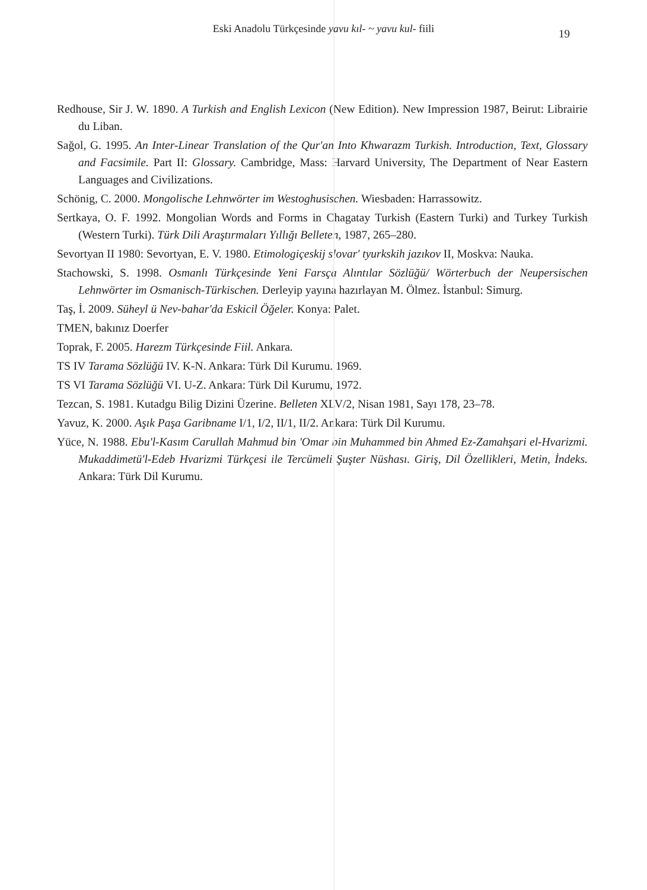Eski Anadolu Türkçesinde yavu kıl- ~ yavu kul- fiili
19
Redhouse, Sir J. W. 1890. A Turkish and English Lexicon (New Edition). New Impression 1987, Beirut: Librairie du Liban.
Sağol, G. 1995. An Inter-Linear Translation of the Qur'an Into Khwarazm Turkish. Introduction, Text, Glossary and Facsimile. Part II: Glossary. Cambridge, Mass: Harvard University, The Department of Near Eastern Languages and Civilizations.
Schönig, C. 2000. Mongolische Lehnwörter im Westoghusischen. Wiesbaden: Harrassowitz.
Sertkaya, O. F. 1992. Mongolian Words and Forms in Chagatay Turkish (Eastern Turki) and Turkey Turkish (Western Turki). Türk Dili Araştırmaları Yıllığı Belleten, 1987, 265–280.
Sevortyan II 1980: Sevortyan, E. V. 1980. Etimologiçeskij slovar' tyurkskih jazıkov II, Moskva: Nauka.
Stachowski, S. 1998. Osmanlı Türkçesinde Yeni Farsça Alıntılar Sözlüğü/ Wörterbuch der Neupersischen Lehnwörter im Osmanisch-Türkischen. Derleyip yayına hazırlayan M. Ölmez. İstanbul: Simurg.
Taş, İ. 2009. Süheyl ü Nev-bahar'da Eskicil Öğeler. Konya: Palet.
TMEN, bakınız Doerfer
Toprak, F. 2005. Harezm Türkçesinde Fiil. Ankara.
TS IV Tarama Sözlüğü IV. K-N. Ankara: Türk Dil Kurumu. 1969.
TS VI Tarama Sözlüğü VI. U-Z. Ankara: Türk Dil Kurumu, 1972.
Tezcan, S. 1981. Kutadgu Bilig Dizini Üzerine. Belleten XLV/2, Nisan 1981, Sayı 178, 23–78.
Yavuz, K. 2000. Aşık Paşa Garibname I/1, I/2, II/1, II/2. Ankara: Türk Dil Kurumu.
Yüce, N. 1988. Ebu'l-Kasım Carullah Mahmud bin 'Omar bin Muhammed bin Ahmed Ez-Zamahşari el-Hvarizmi. Mukaddimetü'l-Edeb Hvarizmi Türkçesi ile Tercümeli Şuşter Nüshası. Giriş, Dil Özellikleri, Metin, İndeks. Ankara: Türk Dil Kurumu.